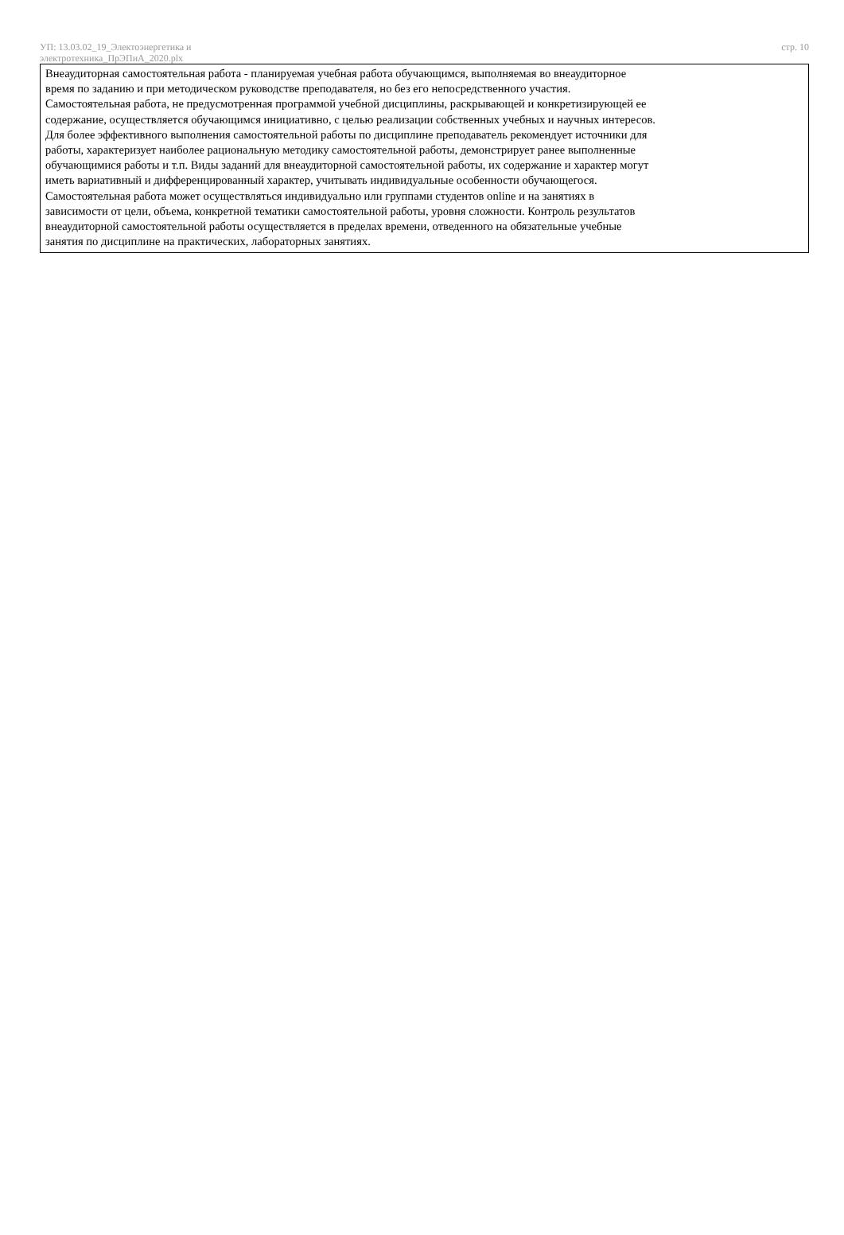УП: 13.03.02_19_Электоэнергетика и
электротехника_ПрЭПиА_2020.plx
стр. 10
Внеаудиторная самостоятельная работа - планируемая учебная работа обучающимся, выполняемая во внеаудиторное
время по заданию и при методическом руководстве преподавателя, но без его непосредственного участия.
Самостоятельная работа, не предусмотренная программой учебной дисциплины, раскрывающей и конкретизирующей ее
содержание, осуществляется обучающимся инициативно, с целью реализации собственных учебных и научных интересов.
Для более эффективного выполнения самостоятельной работы по дисциплине преподаватель рекомендует источники для
работы, характеризует наиболее рациональную методику самостоятельной работы, демонстрирует ранее выполненные
обучающимися работы и т.п. Виды заданий для внеаудиторной самостоятельной работы, их содержание и характер могут
иметь вариативный и дифференцированный характер, учитывать индивидуальные особенности обучающегося.
Самостоятельная работа может осуществляться индивидуально или группами студентов online и на занятиях в
зависимости от цели, объема, конкретной тематики самостоятельной работы, уровня сложности. Контроль результатов
внеаудиторной самостоятельной работы осуществляется в пределах времени, отведенного на обязательные учебные
занятия по дисциплине на практических, лабораторных занятиях.